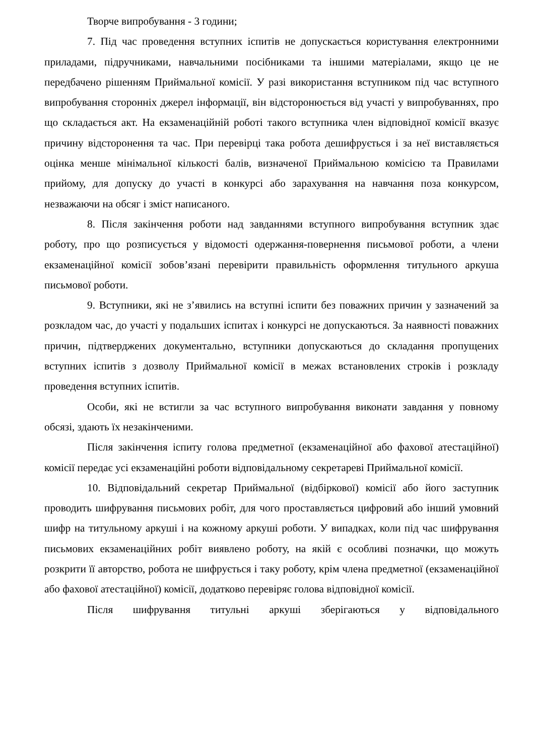Творче випробування - 3 години;
7. Під час проведення вступних іспитів не допускається користування електронними приладами, підручниками, навчальними посібниками та іншими матеріалами, якщо це не передбачено рішенням Приймальної комісії. У разі використання вступником під час вступного випробування сторонніх джерел інформації, він відсторонюється від участі у випробуваннях, про що складається акт. На екзаменаційній роботі такого вступника член відповідної комісії вказує причину відсторонення та час. При перевірці така робота дешифрується і за неї виставляється оцінка менше мінімальної кількості балів, визначеної Приймальною комісією та Правилами прийому, для допуску до участі в конкурсі або зарахування на навчання поза конкурсом, незважаючи на обсяг і зміст написаного.
8. Після закінчення роботи над завданнями вступного випробування вступник здає роботу, про що розписується у відомості одержання-повернення письмової роботи, а члени екзаменаційної комісії зобов’язані перевірити правильність оформлення титульного аркуша письмової роботи.
9. Вступники, які не з’явились на вступні іспити без поважних причин у зазначений за розкладом час, до участі у подальших іспитах і конкурсі не допускаються. За наявності поважних причин, підтверджених документально, вступники допускаються до складання пропущених вступних іспитів з дозволу Приймальної комісії в межах встановлених строків і розкладу проведення вступних іспитів.
Особи, які не встигли за час вступного випробування виконати завдання у повному обсязі, здають їх незакінченими.
Після закінчення іспиту голова предметної (екзаменаційної або фахової атестаційної) комісії передає усі екзаменаційні роботи відповідальному секретареві Приймальної комісії.
10. Відповідальний секретар Приймальної (відбіркової) комісії або його заступник проводить шифрування письмових робіт, для чого проставляється цифровий або інший умовний шифр на титульному аркуші і на кожному аркуші роботи. У випадках, коли під час шифрування письмових екзаменаційних робіт виявлено роботу, на якій є особливі позначки, що можуть розкрити її авторство, робота не шифрується і таку роботу, крім члена предметної (екзаменаційної або фахової атестаційної) комісії, додатково перевіряє голова відповідної комісії.
Після шифрування титульні аркуші зберігаються у відповідального